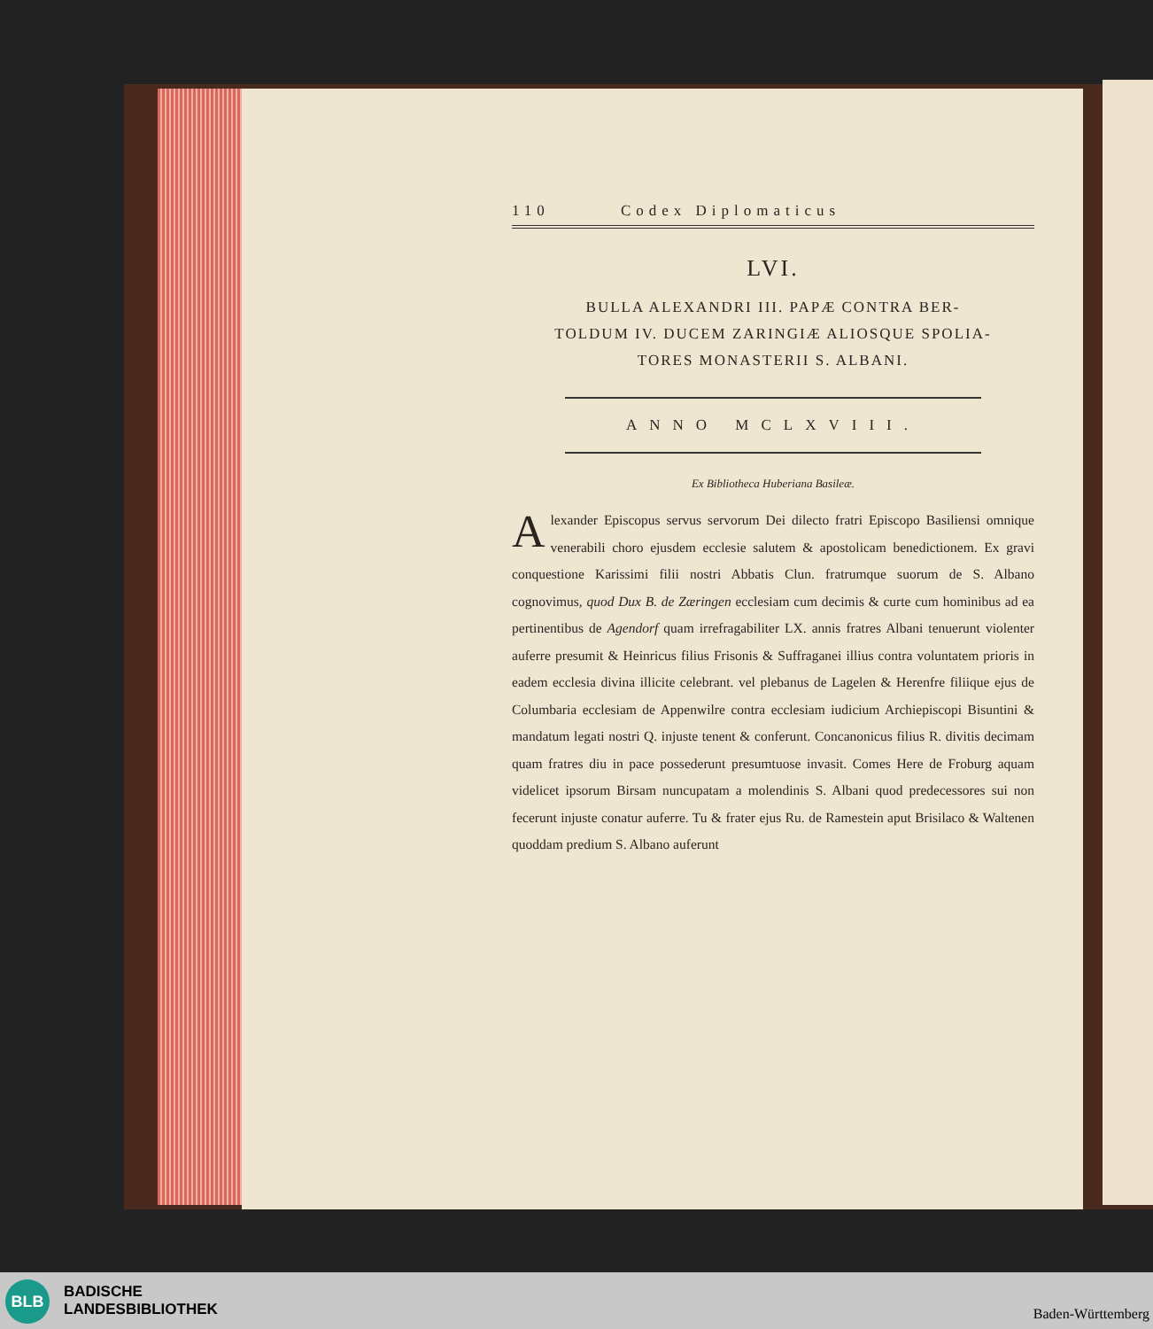110 Codex Diplomaticus
LVI.
BULLA ALEXANDRI III. PAPÆ CONTRA BER-
TOLDUM IV. DUCEM ZARINGIÆ ALIOSQUE SPOLIA-
TORES MONASTERII S. ALBANI.
ANNO MCLXVIII.
Ex Bibliotheca Huberiana Basileæ.
Alexander Episcopus servus servorum Dei dilecto fratri Episcopo Basiliensi omnique venerabili choro ejusdem ecclesie salutem & apostolicam benedictionem. Ex gravi conquestione Karissimi filii nostri Abbatis Clun. fratrumque suorum de S. Albano cognovimus, quod Dux B. de Zæringen ecclesiam cum decimis & curte cum hominibus ad ea pertinentibus de Agendorf quam irrefragabiliter LX. annis fratres Albani tenuerunt violenter auferre presumit & Heinricus filius Frisonis & Suffraganei illius contra voluntatem prioris in eadem ecclesia divina illicite celebrant. vel plebanus de Lagelen & Herenfre filiique ejus de Columbaria ecclesiam de Appenwilre contra ecclesiam iudicium Archiepiscopi Bisuntini & mandatum legati nostri Q. injuste tenent & conferunt. Concanonicus filius R. divitis decimam quam fratres diu in pace possederunt presumtuose invasit. Comes Here de Froburg aquam videlicet ipsorum Birsam nuncupatam a molendinis S. Albani quod predecessores sui non fecerunt injuste conatur auferre. Tu & frater ejus Ru. de Ramestein aput Brisilaco & Waltenen quoddam predium S. Albano auferunt
BLB
BADISCHE
LANDESBIBLIOTHEK
Baden-Württemberg